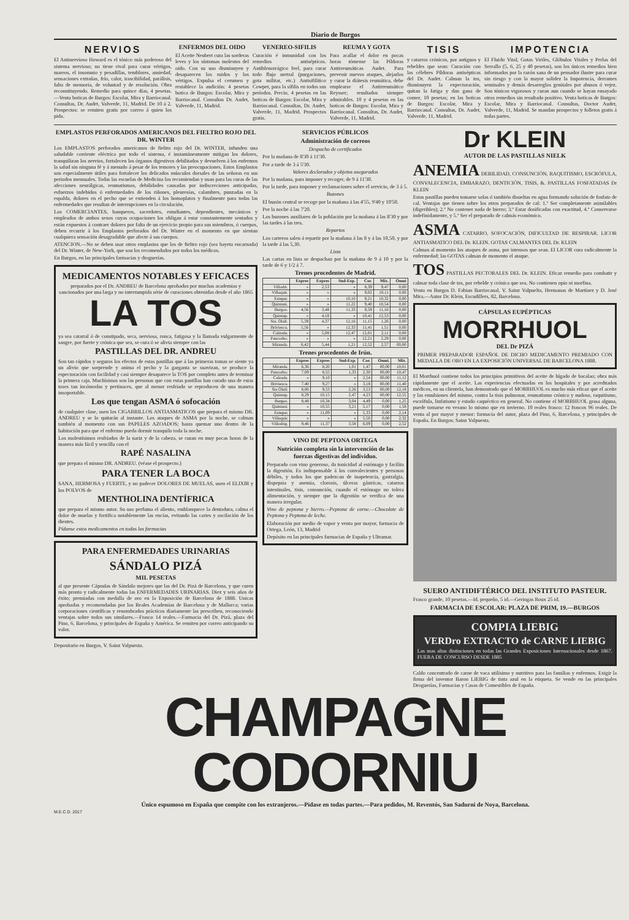Diario de Burgos
NERVIOS
El Antinervioso Howard es el tónico más poderoso del sistema nervioso; no tiene rival para curar vértigos, mareos, el insomnio y pesadillas, temblores, ansiedad, sensaciones extrañas, frío, calor, irascibilidad, parálisis, falta de memoria, de voluntad y de resolución. Obra reconstituyendo. Remedio para quince días, 4 pesetas.—Venta boticas de Burgos: Escolar, Mira y Barriocanal. Consultas, Dr. Audet, Valverde, 11, Madrid. De 10 á 2. Prospectos: se remiten gratis por correo á quien los pida.
ENFERMOS DEL OIDO
El Aceite Neubert cura las sorderas leves y los síntomas molestos del oido. Con su uso disminuyen y desaparecen los ruidos y los vértigos. Expulsa el cerumen y restablece la audición: 4 pesetas botica de Burgos: Escolar, Mira y Barriocanal. Consultas Dr. Audet, Valverde, 11, Madrid.
VENEREO-SIFILIS
Curación é inmunidad con los remedios antisépticos. Antiblenorrágico Ivel, para curar todo flujo uretral (purgaciones, gota militar, etc.) Antisifilítico Cowper, para la sífilis en todos sus períodos. Precio, 4 pesetas en las boticas de Burgos: Escolar, Mira y Barriocanal. Consultas, Dr. Audet, Valverde, 11, Madrid. Prospectos gratis.
REUMA Y GOTA
Para acallar el dolor en pocas horas tómense las Píldoras Antirreumáticas Audet. Para prevenir nuevos ataques, alejarlos y curar la diátesis reumática, debe emplearse el Antirreumático Reysser; resultados siempre admirables. 10 y 4 pesetas en las boticas de Burgos: Escolar, Mira y Barriocanal. Consultas, Dr. Audet, Valverde, 11, Madrid.
TISIS
y catarros crónicos, por antiguos y rebeldes que sean: Curación con las célebres Píldoras antisépticas del Dr. Audet. Calman la tos, disminuyen la expectoración, quitan la fatiga y dan gana de comer, 10 pesetas; en las boticas de Burgos: Escolar, Mira y Barriocanal. Consultas, Dr. Audet, Valverde, 11, Madrid.
IMPOTENCIA
El Fluido Vital, Gotas Viriles, Glóbulos Vitales y Perlas del Serrallo (5, 6, 25 y 40 pesetas), son los únicos remedios bien informados por la razón sana de un pensador ilustre para curar sin riesgo y con la mayor solidez la Impotencia, derrames seminales y demás desarreglos genitales por abusos ó vejez. Son tónicos vigorosos y curan aun cuando se hayan ensayado otros remedios sin resultado positivo. Venta boticas de Burgos: Escolar, Mira y Barriocanal. Consultas, Doctor Audet, Valverde, 11, Madrid. Se mandan prospectos y folletos gratis á todas partes.
EMPLASTOS PERFORADOS AMERICANOS DEL FIELTRO ROJO DEL DR. WINTER
Los EMPLASTOS perforados americanos de fieltro rojo del Dr. WINTER, infunden una saludable corriente eléctrica por todo el sistema, é instantáneamente mitigan los dolores, tranquilizan los nervios, fortalecen los órganos digestivos debilitados y devuelven á los enfermos la salud sin ninguna fé y á menudo á pesar de los temores y las preocupaciones. Estos Emplastos son especialmente útiles para fortalecer los delicados músculos dorsales de las señoras en sus periodos mensuales. Todas las escuelas de Medicina los recomiendan y usan para las curas de las afecciones neurálgicas, reumatismos, debilidades causadas por indiscreciones anticipadas, esfuerzos indebidos ó enfermedades de los riñones, pleuresías, calambres, punzadas en la espalda, dolores en el pecho que se extienden á los homoplatos y finalmente para todas las enfermedades que resultan de interrupciones en la circulación.
Los COMERCIANTES, banqueros, sacerdotes, estudiantes, dependientes, mecánicos y empleados de ambos sexos cuyas ocupaciones los obligan á estar constantemente sentados y están expuestos á contraer dolores por falta de un ejercicio propio para sus miembros, ó cuerpos, deben recurrir á los Emplastos perforados del Dr. Winter en el momento en que sientan cualquiera sensación desagradable que afecte á sus cuerpos.
ATENCION.—No se deben usar otros emplastos que los de fieltro rojo (sea bayeta encarnada) del Dr. Winter, de New-York, que son los recomendados por todos los médicos.
En Burgos, en las principales farmacias y droguerías.
MEDICAMENTOS NOTABLES Y EFICACES
preparados por el Dr. ANDREU de Barcelona aprobados por muchas academias y sancionados por una larga y no interrumpida série de curaciones obtenidas desde el año 1865
LA TOS
ya sea catarral ó de constipado, seca, nerviosa, ronca, fatigosa y la llamada vulgarmente de sangre, por fuerte y crónica que sea, se cura ó se alivia siempre con las
PASTILLAS DEL DR. ANDREU
Son tan rápidos y seguros los efectos de estas pastillas que á las primeras tomas se siente ya un alivio que sorprende y anima el pecho y la garganta se suavizan, se produce la espectoración con facilidad y casi siempre desaparece la TOS por completo antes de terminar la primera caja. Muchísimas son las personas que con estas pastillas han curado una de estas toses tan incómodas y pertinaces, que al menor resfriado se reproducen de una manera insoportable.
Los que tengan ASMA ó sofocación
de cualquier clase, usen los CIGARRILLOS ANTIASMATICOS que prepara el mismo DR. ANDREU y se lo quitarán al instante. Los ataques de ASMA por la noche, se calman también al momento con sus PAPELES AZOADOS; basta quemar uno dentro de la habitación para que el enfermo pueda dormir tranquilo toda la noche.
Los molestísimos resfriados de la nariz y de la cabeza, se curan en muy pocas horas de la manera más fácil y sencilla con el
RAPÉ NASALINA
que prepara el mismo DR. ANDREU. (véase el prospecto.)
PARA TENER LA BOCA
SANA, HERMOSA y FUERTE, y no padecer DOLORES DE MUELAS, usen el ELIXIR y los POLVOS de
MENTHOLINA DENTÍFRICA
que prepara el mismo autor. Su uso perfuma el aliento, emblanquece la dentadura, calma el dolor de muelas y fortifica notablemente las encías, evitando las caries y oscilación de los dientes.
Pídanse estos medicamentos en todas las farmacias
PARA ENFERMEDADES URINARIAS
SÁNDALO PIZÁ
MIL PESETAS
al que presente Cápsulas de Sándalo mejores que las del Dr. Pizá de Barcelona, y que curen más pronto y radicalmente todas las ENFERMEDADES URINARIAS. Diez y seis años de éxito; premiadas con medalla de oro en la Exposición de Barcelona de 1888. Unicas aprobadas y recomendadas por los Reales Academias de Barcelona y de Mallorca; varias corporaciones científicas y renombrados prácticos diariamente las prescriben, reconociendo ventajas sobre todos sus similares.—Frasco 14 reales.—Farmacia del Dr. Pizá, plaza del Pino, 6, Barcelona, y principales de España y América. Se remiten por correo anticipando su valor.
Depositario en Burgos, V. Sainz Valpuesta.
SERVICIOS PÚBLICOS
Administración de correos
Despacho de certificados
Por la mañana de 8'30 á 11'30.
Por a tarde de 3 á 5'30.
Valores declarados y objetos asegurados
Por la mañana, para imponer y recoger, de 9 á 11'30.
Por la tarde, para imponer y reclamaciones sobre el servicio, de 3 á 5.
Buzones
El buzón central se recoge por la mañana á las 4'55, 9'40 y 10'50.
Por la noche á las 7'20.
Los buzones auxiliares de la población por la mañana á las 8'30 y por las tardes á las tres.
Repartos
Los carteros salen á repartir por la mañana á las 8 y á las 10,50, y por la tarde á las 5,30.
Lista
Las cartas en lista se despachan por la mañana de 9 á 10 y por la tarde de 6 y 1/2 á 7.
Trenes procedentes de Madrid.
| | Expres | Expres | Sud-Exp. | Cor. | Mix. | Omni |
| --- | --- | --- | --- | --- | --- | --- |
| Villodri. | » | 2,53 | » | 8,39 | 9,47 | 0,00 |
| Villaquir. | » | » | » | 9,02 | 10,11 | 0,00 |
| Estepar. | » | » | 10,10 | 9,21 | 10,32 | 0,00 |
| Quintani. | » | » | 11,22 | 9,40 | 10,54 | 0,00 |
| Burgos. | 4,56 | 3,48 | 11,33 | 9,59 | 11,16 | 0,00 |
| Quintap. | » | 4,18 | » | 10,41 | 12,53 | 0,00 |
| Sta. Olall. | 5,39 | 4,37 | 12,16 | 11,15 | 1,26 | 0,00 |
| Briviesca. | 5,56 | » | 12,33 | 11,41 | 1,51 | 0,00 |
| Calzada. | » | 5,08 | 12,47 | 12,01 | 2,11 | 0,00 |
| Pancorbo. | » | » | » | 12,21 | 2,29 | 0,00 |
| Miranda. | 6,42 | 5,44 | 1,21 | 12,52 | 2,57 | 00,00 |
Trenes procedentes de Irún.
| | Expres | Expres | Sud-Exp. | Cor. | Omni. | Mix. |
| --- | --- | --- | --- | --- | --- | --- |
| Miranda. | 6,36 | 8,20 | 1,01 | 1,47 | 00,00 | 10,01 |
| Pancorbo. | 7,09 | 8,55 | 1,33 | 2,30 | 00,00 | 10,47 |
| Calzada. | » | 9,10 | » | 2,54 | 00,00 | 11,12 |
| Briviesca. | 7,40 | 9,27 | » | 3,18 | 00,00 | 11,40 |
| Sta Olall. | 8,06 | 9,53 | 2,26 | 3,53 | 00,00 | 12,18 |
| Quintap. | 8,29 | 10,15 | 2,47 | 4,23 | 00,00 | 12,55 |
| Burgos. | 8,48 | 10,34 | 3,04 | 4,49 | 0,00 | 1,25 |
| Quintani. | » | 10,55 | 3,21 | 5,17 | 0,00 | 1,58 |
| Estepar. | » | 11,09 | » | 5,33 | 0,00 | 2,14 |
| Villaquir. | » | » | » | 5,50 | 0,00 | 2,32 |
| Villodrig. | 9,46 | 11,37 | 3,58 | 6,09 | 0,00 | 2,52 |
VINO DE PEPTONA ORTEGA
Nutrición completa sin la intervención de las fuerzas digestivas del individuo.
Preparado con vino generoso, da tonicidad al estómago y facilita la digestión. Es indispensable á los convalecientes y personas débiles, y todos los que padezcan de inapetencia, gastralgia, dispepsia y anemia, clorosis, úlceras gástricas, catarros intestinales, tisis, consunción, cuando el estómago no tolera alimentación, y siempre que la digestión se verifica de una manera irregular.
Vino de peptona y hierro.—Peptona de carne.—Chocolate de Peptona y Peptona de leche.
Elaboración por medio de vapor y venta por mayor, farmacia de Ortega, León, 13, Madrid
Depósito en las principales farmacias de España y Ultramar.
Dr KLEIN
AUTOR DE LAS PASTILLAS NIELK
ANEMIA DEBILIDAD, CONSUNCIÓN, RAQUITISMO, ESCRÓFULA, CONVALECENCIA, EMBARAZO, DENTICIÓN, TISIS, &. PASTILLAS FOSFATADAS Dr KLEIN
Estas pastillas pueden tomarse solas ó también disueltas en agua formando solución de fosfato de cal. Ventajas que tienen sobre los otros preparados de cal: 1.º Ser completamente asimilables (digeribles); 2.º No contener nada de hierro; 3.º Estar dosificadas con exactitud, 4.º Conservarse indefinidamente, y 5.º Ser el preparado de calmás económico.
ASMA CATARRO, SOFOCACIÓN, DIFICULTAD DE RESPIRAR. LICOR ANTIASMATICO DEL Dr. KLEIN. GOTAS CALMANTES DEL Dr. KLEIN
Calman al momento los ataques de asma, por intensos que sean. El LICOR cura radicalmente la enfermedad; las GOTAS calman de momento el ataque.
TOS PASTILLAS PECTORALES DEL Dr. KLEIN. Eficaz remedio para combatir y calmar toda clase de tos, por rebelde y crónica que sea. No contienen opio ni morfina.
Venta en Burgos D. Fabian Barriocanal, V. Sainz Valpuelta, Hermanas de Martínez y D. José Mira.—Autor Dr. Klein, Escudillers, 82, Barcelona.
CÁPSULAS EUPÉPTICAS
MORRHUOL
DEL Dr PIZÁ
PRIMER PREPARADOR ESPAÑOL DE DICHO MEDICAMENTO PREMIADO CON MEDALLA DE ORO EN LA EXPOSICIÓN UNIVERSAL DE BARCELONA 1888.
El Morrhuol contiene todos los principios primitivos del aceite de hígado de bacalao; obra más rápidamente que el aceite. Las experiencias efectuadas en los hospitales y por acreditados médicos, en su clientela, han demostrado que el MORRHUOL es mucho más eficaz que el aceite y las emulsiones del mismo, contra la tisis pulmonar, reumatismo crónico y nudoso, raquitismo, escrófula, linfatismo y estado caquéctico en general. No contiene el MORRHUOL grasa alguna, puede tomarse en verano lo mismo que en invierno. 10 reales frasco: 12 frascos 96 reales. De venta al por mayor y menor: farmacia del autor, plaza del Pino, 6, Barcelona, y principales de España. En Burgos: Sainz Valpuesta.
SUERO ANTIDIFTÉRICO DEL INSTITUTO PASTEUR.
Frasco grande, 10 pesetas.—Id. pequeño, 5 id.—Geringas Roux 25 id.
FARMACIA DE ESCOLAR: PLAZA DE PRIM, 19.—BURGOS
COMPIA LIEBIG
VERDro EXTRACTO de CARNE LIEBIG
Las mas altas distinciones en todas las Grandes Exposiciones Internacionales desde 1867. FUERA DE CONCURSO DESDE 1885
Caldo concentrado de carne de vaca utilísimo y nutritivo para las familias y enfermos. Exigir la firma del inventor Baron LIEBIG de tinta azul en la etiqueta. Se vende en las principales Droguerías, Farmacias y Casas de Comestibles de España.
CHAMPAGNE CODORNIU
Único espumoso en España que compite con los extranjeros.—Pídase en todas partes.—Para pedidos, M. Reventós, San Sadurni de Noya, Barcelona.
M.E.C.D. 2017